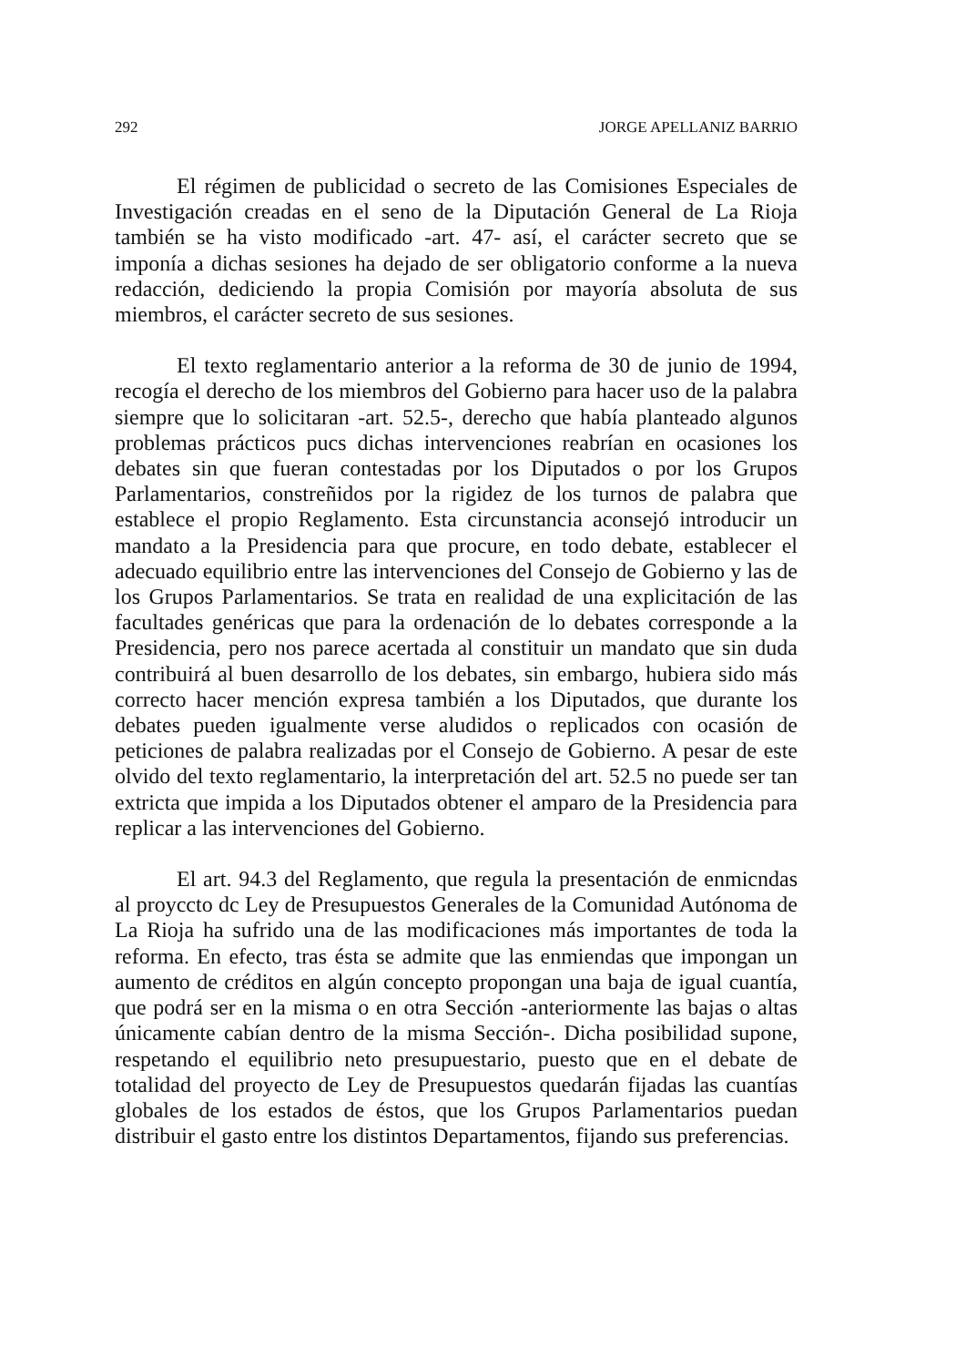292 JORGE APELLANIZ BARRIO
El régimen de publicidad o secreto de las Comisiones Especiales de Investigación creadas en el seno de la Diputación General de La Rioja también se ha visto modificado -art. 47- así, el carácter secreto que se imponía a dichas sesiones ha dejado de ser obligatorio conforme a la nueva redacción, dediciendo la propia Comisión por mayoría absoluta de sus miembros, el carácter secreto de sus sesiones.
El texto reglamentario anterior a la reforma de 30 de junio de 1994, recogía el derecho de los miembros del Gobierno para hacer uso de la palabra siempre que lo solicitaran -art. 52.5-, derecho que había planteado algunos problemas prácticos pucs dichas intervenciones reabrían en ocasiones los debates sin que fueran contestadas por los Diputados o por los Grupos Parlamentarios, constreñidos por la rigidez de los turnos de palabra que establece el propio Reglamento. Esta circunstancia aconsejó introducir un mandato a la Presidencia para que procure, en todo debate, establecer el adecuado equilibrio entre las intervenciones del Consejo de Gobierno y las de los Grupos Parlamentarios. Se trata en realidad de una explicitación de las facultades genéricas que para la ordenación de lo debates corresponde a la Presidencia, pero nos parece acertada al constituir un mandato que sin duda contribuirá al buen desarrollo de los debates, sin embargo, hubiera sido más correcto hacer mención expresa también a los Diputados, que durante los debates pueden igualmente verse aludidos o replicados con ocasión de peticiones de palabra realizadas por el Consejo de Gobierno. A pesar de este olvido del texto reglamentario, la interpretación del art. 52.5 no puede ser tan extricta que impida a los Diputados obtener el amparo de la Presidencia para replicar a las intervenciones del Gobierno.
El art. 94.3 del Reglamento, que regula la presentación de enmicndas al proyccto dc Ley de Presupuestos Generales de la Comunidad Autónoma de La Rioja ha sufrido una de las modificaciones más importantes de toda la reforma. En efecto, tras ésta se admite que las enmiendas que impongan un aumento de créditos en algún concepto propongan una baja de igual cuantía, que podrá ser en la misma o en otra Sección -anteriormente las bajas o altas únicamente cabían dentro de la misma Sección-. Dicha posibilidad supone, respetando el equilibrio neto presupuestario, puesto que en el debate de totalidad del proyecto de Ley de Presupuestos quedarán fijadas las cuantías globales de los estados de éstos, que los Grupos Parlamentarios puedan distribuir el gasto entre los distintos Departamentos, fijando sus preferencias.